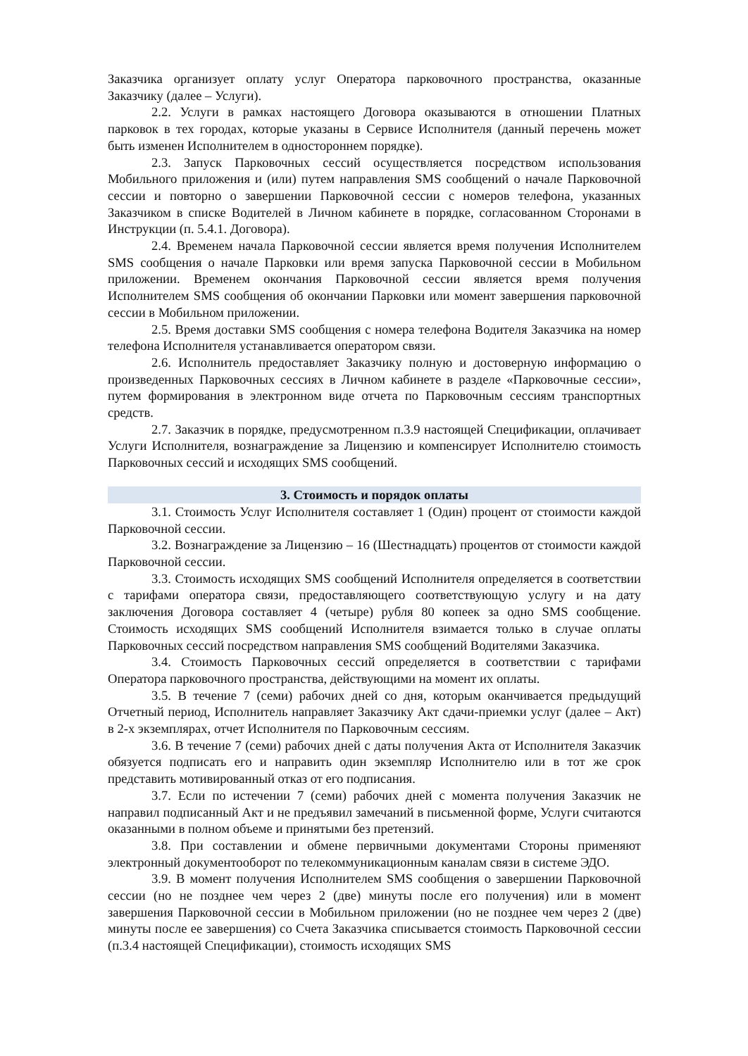Заказчика организует оплату услуг Оператора парковочного пространства, оказанные Заказчику (далее – Услуги).
2.2. Услуги в рамках настоящего Договора оказываются в отношении Платных парковок в тех городах, которые указаны в Сервисе Исполнителя (данный перечень может быть изменен Исполнителем в одностороннем порядке).
2.3. Запуск Парковочных сессий осуществляется посредством использования Мобильного приложения и (или) путем направления SMS сообщений о начале Парковочной сессии и повторно о завершении Парковочной сессии с номеров телефона, указанных Заказчиком в списке Водителей в Личном кабинете в порядке, согласованном Сторонами в Инструкции (п. 5.4.1. Договора).
2.4. Временем начала Парковочной сессии является время получения Исполнителем SMS сообщения о начале Парковки или время запуска Парковочной сессии в Мобильном приложении. Временем окончания Парковочной сессии является время получения Исполнителем SMS сообщения об окончании Парковки или момент завершения парковочной сессии в Мобильном приложении.
2.5. Время доставки SMS сообщения с номера телефона Водителя Заказчика на номер телефона Исполнителя устанавливается оператором связи.
2.6. Исполнитель предоставляет Заказчику полную и достоверную информацию о произведенных Парковочных сессиях в Личном кабинете в разделе «Парковочные сессии», путем формирования в электронном виде отчета по Парковочным сессиям транспортных средств.
2.7. Заказчик в порядке, предусмотренном п.3.9 настоящей Спецификации, оплачивает Услуги Исполнителя, вознаграждение за Лицензию и компенсирует Исполнителю стоимость Парковочных сессий и исходящих SMS сообщений.
3. Стоимость и порядок оплаты
3.1. Стоимость Услуг Исполнителя составляет 1 (Один) процент от стоимости каждой Парковочной сессии.
3.2. Вознаграждение за Лицензию – 16 (Шестнадцать) процентов от стоимости каждой Парковочной сессии.
3.3. Стоимость исходящих SMS сообщений Исполнителя определяется в соответствии с тарифами оператора связи, предоставляющего соответствующую услугу и на дату заключения Договора составляет 4 (четыре) рубля 80 копеек за одно SMS сообщение. Стоимость исходящих SMS сообщений Исполнителя взимается только в случае оплаты Парковочных сессий посредством направления SMS сообщений Водителями Заказчика.
3.4. Стоимость Парковочных сессий определяется в соответствии с тарифами Оператора парковочного пространства, действующими на момент их оплаты.
3.5. В течение 7 (семи) рабочих дней со дня, которым оканчивается предыдущий Отчетный период, Исполнитель направляет Заказчику Акт сдачи-приемки услуг (далее – Акт) в 2-х экземплярах, отчет Исполнителя по Парковочным сессиям.
3.6. В течение 7 (семи) рабочих дней с даты получения Акта от Исполнителя Заказчик обязуется подписать его и направить один экземпляр Исполнителю или в тот же срок представить мотивированный отказ от его подписания.
3.7. Если по истечении 7 (семи) рабочих дней с момента получения Заказчик не направил подписанный Акт и не предъявил замечаний в письменной форме, Услуги считаются оказанными в полном объеме и принятыми без претензий.
3.8. При составлении и обмене первичными документами Стороны применяют электронный документооборот по телекоммуникационным каналам связи в системе ЭДО.
3.9. В момент получения Исполнителем SMS сообщения о завершении Парковочной сессии (но не позднее чем через 2 (две) минуты после его получения) или в момент завершения Парковочной сессии в Мобильном приложении (но не позднее чем через 2 (две) минуты после ее завершения) со Счета Заказчика списывается стоимость Парковочной сессии (п.3.4 настоящей Спецификации), стоимость исходящих SMS